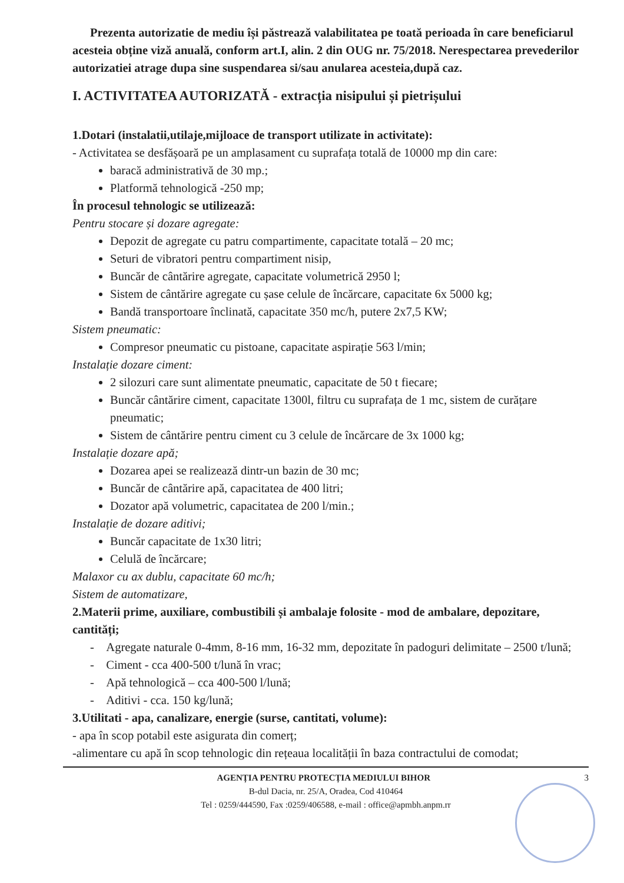Prezenta autorizatie de mediu își păstrează valabilitatea pe toată perioada în care beneficiarul acesteia obține viză anuală, conform art.I, alin. 2 din OUG nr. 75/2018. Nerespectarea prevederilor autorizatiei atrage dupa sine suspendarea si/sau anularea acesteia,după caz.
I. ACTIVITATEA AUTORIZATĂ - extracția nisipului și pietrișului
1.Dotari (instalatii,utilaje,mijloace de transport utilizate in activitate):
- Activitatea se desfășoară pe un amplasament cu suprafața totală de 10000 mp din care:
baracă administrativă de 30 mp.;
Platformă tehnologică -250 mp;
În procesul tehnologic se utilizează:
Pentru stocare și dozare agregate:
Depozit de agregate cu patru compartimente, capacitate totală – 20 mc;
Seturi de vibratori pentru compartiment nisip,
Buncăr de cântărire agregate, capacitate volumetrică 2950 l;
Sistem de cântărire agregate cu șase celule de încărcare, capacitate 6x 5000 kg;
Bandă transportoare înclinată, capacitate 350 mc/h, putere 2x7,5 KW;
Sistem pneumatic:
Compresor pneumatic cu pistoane, capacitate aspirație 563 l/min;
Instalație dozare ciment:
2 silozuri care sunt alimentate pneumatic, capacitate de 50 t fiecare;
Buncăr cântărire ciment, capacitate 1300l, filtru cu suprafața de 1 mc, sistem de curățare pneumatic;
Sistem de cântărire pentru ciment cu 3 celule de încărcare de 3x 1000 kg;
Instalație dozare apă;
Dozarea apei se realizează dintr-un bazin de 30 mc;
Buncăr de cântărire apă, capacitatea de 400 litri;
Dozator apă volumetric, capacitatea de 200 l/min.;
Instalație de dozare aditivi;
Buncăr capacitate de 1x30 litri;
Celulă de încărcare;
Malaxor cu ax dublu, capacitate 60 mc/h;
Sistem de automatizare,
2.Materii prime, auxiliare, combustibili și ambalaje folosite - mod de ambalare, depozitare, cantități;
- Agregate naturale 0-4mm, 8-16 mm, 16-32 mm, depozitate în padoguri delimitate – 2500 t/lună;
- Ciment - cca 400-500 t/lună în vrac;
- Apă tehnologică – cca 400-500 l/lună;
- Aditivi - cca. 150 kg/lună;
3.Utilitati - apa, canalizare, energie (surse, cantitati, volume):
- apa în scop potabil este asigurata din comerț;
-alimentare cu apă în scop tehnologic din rețeaua localității în baza contractului de comodat;
AGENȚIA PENTRU PROTECȚIA MEDIULUI BIHOR 3
B-dul Dacia, nr. 25/A, Oradea, Cod 410464
Tel : 0259/444590, Fax :0259/406588, e-mail : office@apmbh.anpm.rr